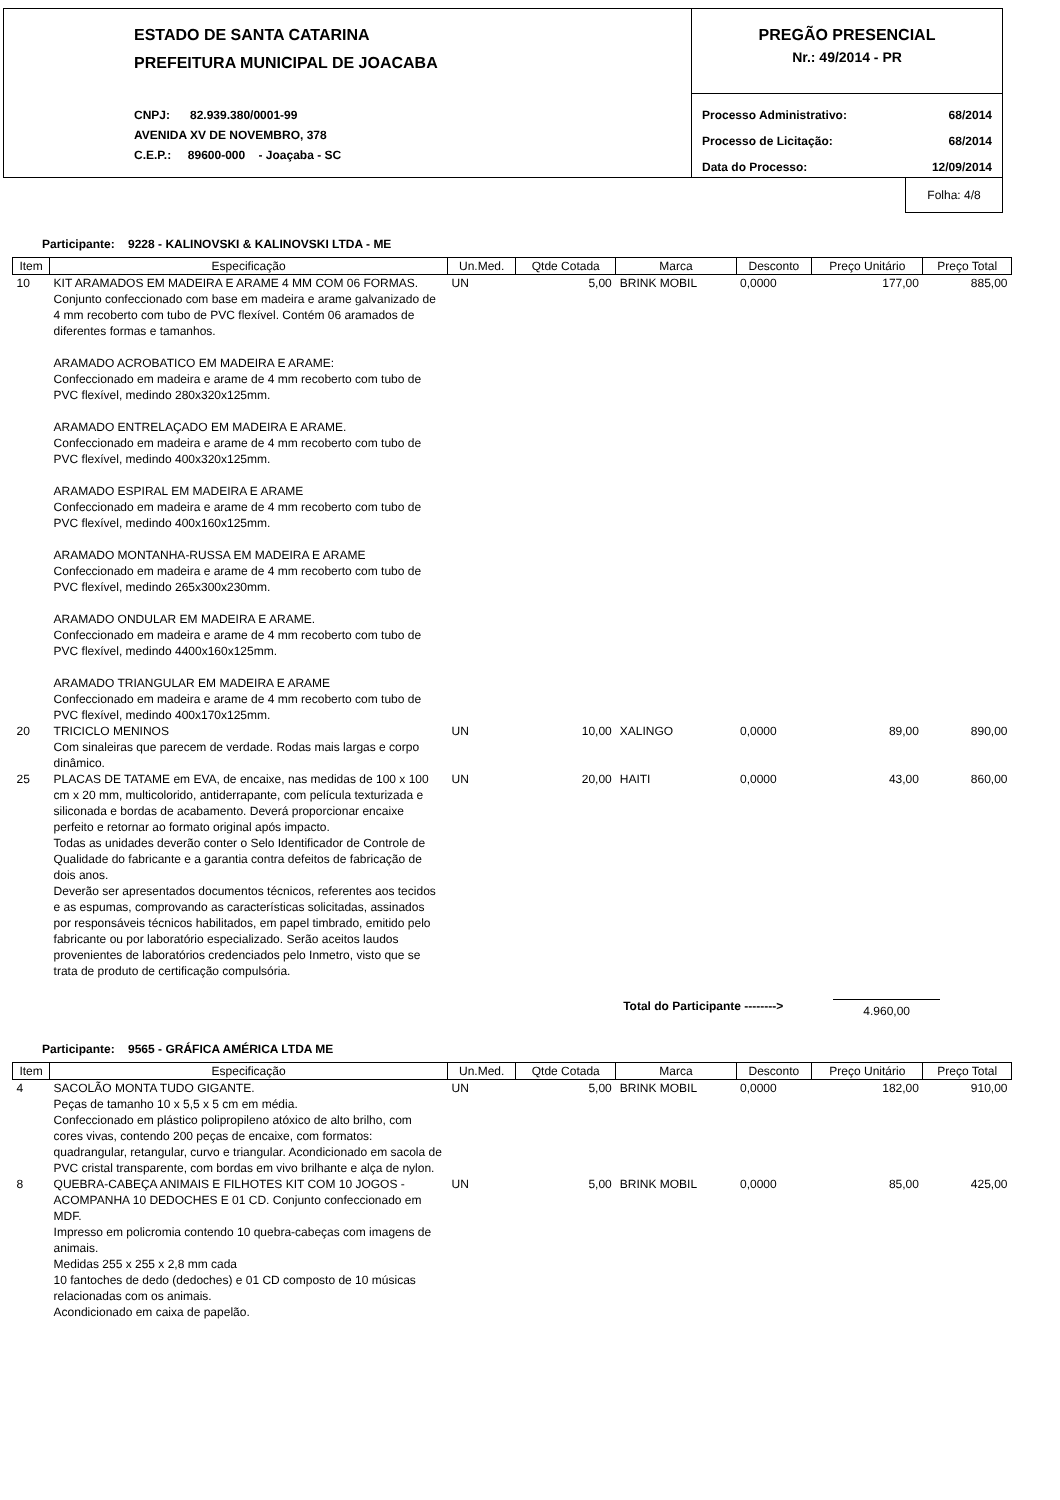ESTADO DE SANTA CATARINA
PREFEITURA MUNICIPAL DE JOACABA
CNPJ: 82.939.380/0001-99
AVENIDA XV DE NOVEMBRO, 378
C.E.P.: 89600-000 - Joaçaba - SC
PREGÃO PRESENCIAL
Nr.: 49/2014 - PR
Processo Administrativo: 68/2014
Processo de Licitação: 68/2014
Data do Processo: 12/09/2014
Folha: 4/8
Participante: 9228 - KALINOVSKI & KALINOVSKI LTDA - ME
| Item | Especificação | Un.Med. | Qtde Cotada | Marca | Desconto | Preço Unitário | Preço Total |
| --- | --- | --- | --- | --- | --- | --- | --- |
| 10 | KIT ARAMADOS EM MADEIRA E ARAME 4 MM COM 06 FORMAS. Conjunto confeccionado com base em madeira e arame galvanizado de 4 mm recoberto com tubo de PVC flexível. Contém 06 aramados de diferentes formas e tamanhos. ARAMADO ACROBATICO EM MADEIRA E ARAME: Confeccionado em madeira e arame de 4 mm recoberto com tubo de PVC flexível, medindo 280x320x125mm. ARAMADO ENTRELAÇADO EM MADEIRA E ARAME. Confeccionado em madeira e arame de 4 mm recoberto com tubo de PVC flexível, medindo 400x320x125mm. ARAMADO ESPIRAL EM MADEIRA E ARAME Confeccionado em madeira e arame de 4 mm recoberto com tubo de PVC flexível, medindo 400x160x125mm. ARAMADO MONTANHA-RUSSA EM MADEIRA E ARAME Confeccionado em madeira e arame de 4 mm recoberto com tubo de PVC flexível, medindo 265x300x230mm. ARAMADO ONDULAR EM MADEIRA E ARAME. Confeccionado em madeira e arame de 4 mm recoberto com tubo de PVC flexível, medindo 4400x160x125mm. ARAMADO TRIANGULAR EM MADEIRA E ARAME Confeccionado em madeira e arame de 4 mm recoberto com tubo de PVC flexível, medindo 400x170x125mm. | UN | 5,00 | BRINK MOBIL | 0,0000 | 177,00 | 885,00 |
| 20 | TRICICLO MENINOS Com sinaleiras que parecem de verdade. Rodas mais largas e corpo dinâmico. | UN | 10,00 | XALINGO | 0,0000 | 89,00 | 890,00 |
| 25 | PLACAS DE TATAME em EVA, de encaixe, nas medidas de 100 x 100 cm x 20 mm, multicolorido, antiderrapante, com película texturizada e siliconada e bordas de acabamento. Deverá proporcionar encaixe perfeito e retornar ao formato original após impacto. Todas as unidades deverão conter o Selo Identificador de Controle de Qualidade do fabricante e a garantia contra defeitos de fabricação de dois anos. Deverão ser apresentados documentos técnicos, referentes aos tecidos e as espumas, comprovando as características solicitadas, assinados por responsáveis técnicos habilitados, em papel timbrado, emitido pelo fabricante ou por laboratório especializado. Serão aceitos laudos provenientes de laboratórios credenciados pelo Inmetro, visto que se trata de produto de certificação compulsória. | UN | 20,00 | HAITI | 0,0000 | 43,00 | 860,00 |
Total do Participante --------> 4.960,00
Participante: 9565 - GRÁFICA AMÉRICA LTDA ME
| Item | Especificação | Un.Med. | Qtde Cotada | Marca | Desconto | Preço Unitário | Preço Total |
| --- | --- | --- | --- | --- | --- | --- | --- |
| 4 | SACOLÃO MONTA TUDO GIGANTE. Peças de tamanho 10 x 5,5 x 5 cm em média. Confeccionado em plástico polipropileno atóxico de alto brilho, com cores vivas, contendo 200 peças de encaixe, com formatos: quadrangular, retangular, curvo e triangular. Acondicionado em sacola de PVC cristal transparente, com bordas em vivo brilhante e alça de nylon. | UN | 5,00 | BRINK MOBIL | 0,0000 | 182,00 | 910,00 |
| 8 | QUEBRA-CABEÇA ANIMAIS E FILHOTES KIT COM 10 JOGOS - ACOMPANHA 10 DEDOCHES E 01 CD. Conjunto confeccionado em MDF. Impresso em policromia contendo 10 quebra-cabeças com imagens de animais. Medidas 255 x 255 x 2,8 mm cada 10 fantoches de dedo (dedoches) e 01 CD composto de 10 músicas relacionadas com os animais. Acondicionado em caixa de papelão. | UN | 5,00 | BRINK MOBIL | 0,0000 | 85,00 | 425,00 |